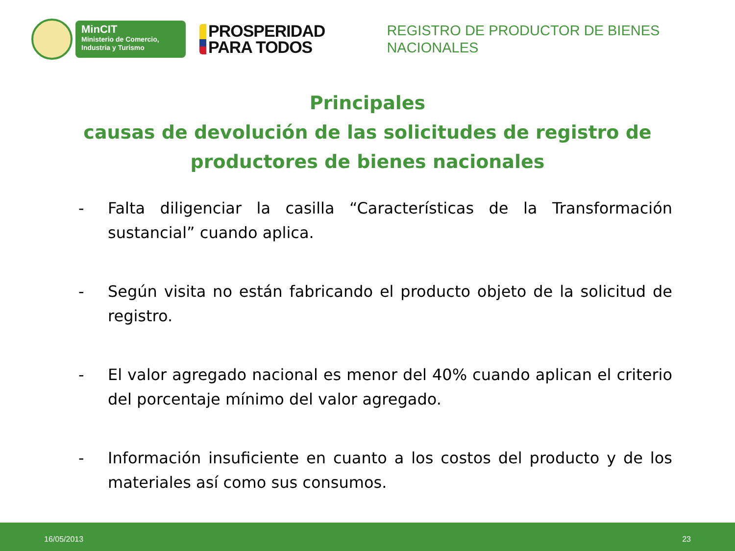MinCIT
Ministerio de Comercio,
Industria y Turismo
PROSPERIDAD
PARA TODOS
REGISTRO DE PRODUCTOR DE BIENES
NACIONALES
Principales
causas de devolución de las solicitudes de registro de productores de bienes nacionales
- Falta diligenciar la casilla “Características de la Transformación sustancial” cuando aplica.
- Según visita no están fabricando el producto objeto de la solicitud de registro.
- El valor agregado nacional es menor del 40% cuando aplican el criterio del porcentaje mínimo del valor agregado.
- Información insuficiente en cuanto a los costos del producto y de los materiales así como sus consumos.
16/05/2013 23